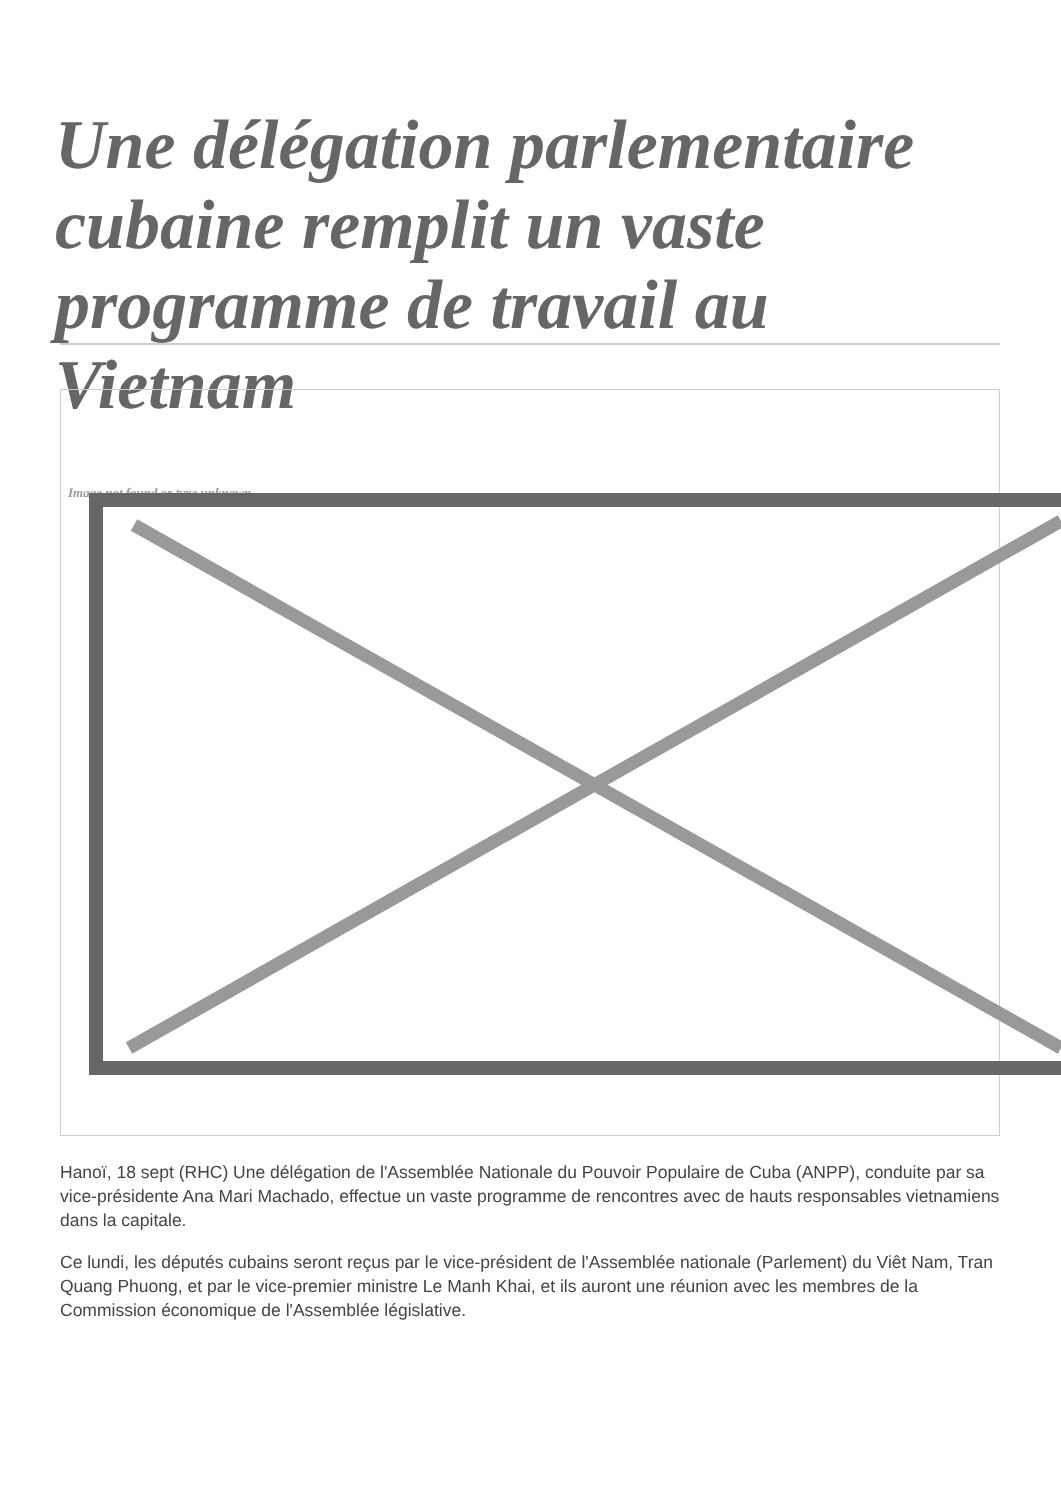Une délégation parlementaire cubaine remplit un vaste programme de travail au Vietnam
Image not found or type unknown
Hanoï, 18 sept (RHC) Une délégation de l'Assemblée Nationale du Pouvoir Populaire de Cuba (ANPP), conduite par sa vice-présidente Ana Mari Machado, effectue un vaste programme de rencontres avec de hauts responsables vietnamiens dans la capitale.
Ce lundi, les députés cubains seront reçus par le vice-président de l'Assemblée nationale (Parlement) du Viêt Nam, Tran Quang Phuong, et par le vice-premier ministre Le Manh Khai, et ils auront une réunion avec les membres de la Commission économique de l'Assemblée législative.